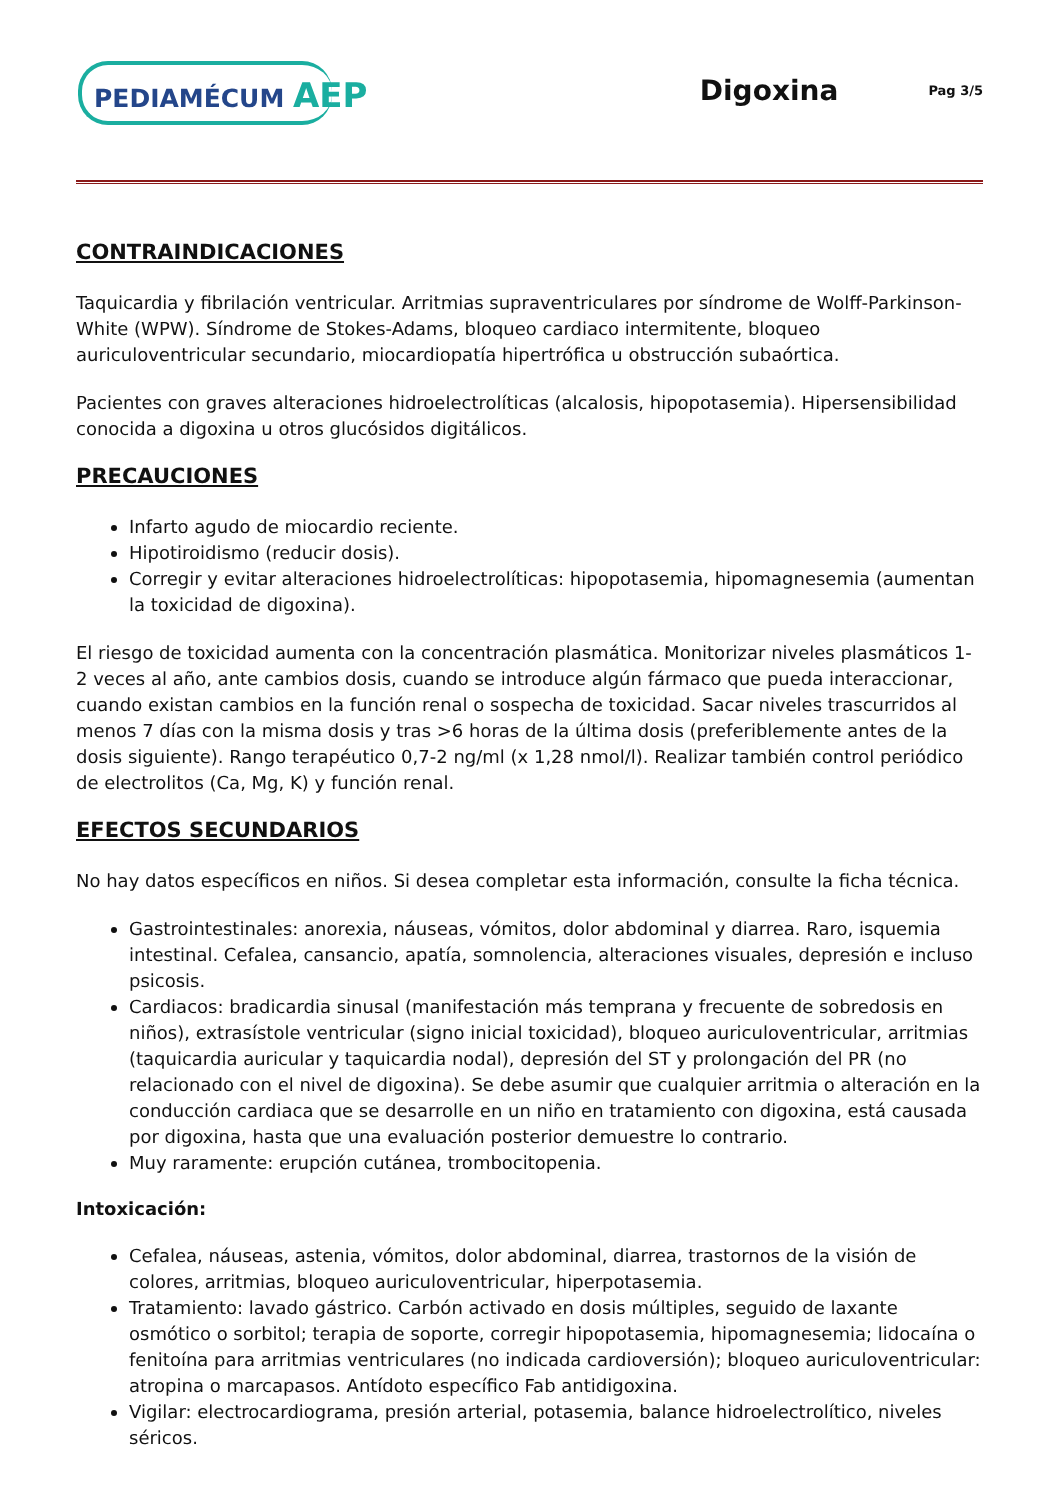PEDIAMÉCUM AEP
Digoxina
Pag 3/5
CONTRAINDICACIONES
Taquicardia y fibrilación ventricular. Arritmias supraventriculares por síndrome de Wolff-Parkinson-White (WPW). Síndrome de Stokes-Adams, bloqueo cardiaco intermitente, bloqueo auriculoventricular secundario, miocardiopatía hipertrófica u obstrucción subaórtica.
Pacientes con graves alteraciones hidroelectrolíticas (alcalosis, hipopotasemia). Hipersensibilidad conocida a digoxina u otros glucósidos digitálicos.
PRECAUCIONES
Infarto agudo de miocardio reciente.
Hipotiroidismo (reducir dosis).
Corregir y evitar alteraciones hidroelectrolíticas: hipopotasemia, hipomagnesemia (aumentan la toxicidad de digoxina).
El riesgo de toxicidad aumenta con la concentración plasmática. Monitorizar niveles plasmáticos 1-2 veces al año, ante cambios dosis, cuando se introduce algún fármaco que pueda interaccionar, cuando existan cambios en la función renal o sospecha de toxicidad. Sacar niveles trascurridos al menos 7 días con la misma dosis y tras >6 horas de la última dosis (preferiblemente antes de la dosis siguiente). Rango terapéutico 0,7-2 ng/ml (x 1,28 nmol/l). Realizar también control periódico de electrolitos (Ca, Mg, K) y función renal.
EFECTOS SECUNDARIOS
No hay datos específicos en niños. Si desea completar esta información, consulte la ficha técnica.
Gastrointestinales: anorexia, náuseas, vómitos, dolor abdominal y diarrea. Raro, isquemia intestinal. Cefalea, cansancio, apatía, somnolencia, alteraciones visuales, depresión e incluso psicosis.
Cardiacos: bradicardia sinusal (manifestación más temprana y frecuente de sobredosis en niños), extrasístole ventricular (signo inicial toxicidad), bloqueo auriculoventricular, arritmias (taquicardia auricular y taquicardia nodal), depresión del ST y prolongación del PR (no relacionado con el nivel de digoxina). Se debe asumir que cualquier arritmia o alteración en la conducción cardiaca que se desarrolle en un niño en tratamiento con digoxina, está causada por digoxina, hasta que una evaluación posterior demuestre lo contrario.
Muy raramente: erupción cutánea, trombocitopenia.
Intoxicación:
Cefalea, náuseas, astenia, vómitos, dolor abdominal, diarrea, trastornos de la visión de colores, arritmias, bloqueo auriculoventricular, hiperpotasemia.
Tratamiento: lavado gástrico. Carbón activado en dosis múltiples, seguido de laxante osmótico o sorbitol; terapia de soporte, corregir hipopotasemia, hipomagnesemia; lidocaína o fenitoína para arritmias ventriculares (no indicada cardioversión); bloqueo auriculoventricular: atropina o marcapasos. Antídoto específico Fab antidigoxina.
Vigilar: electrocardiograma, presión arterial, potasemia, balance hidroelectrolítico, niveles séricos.